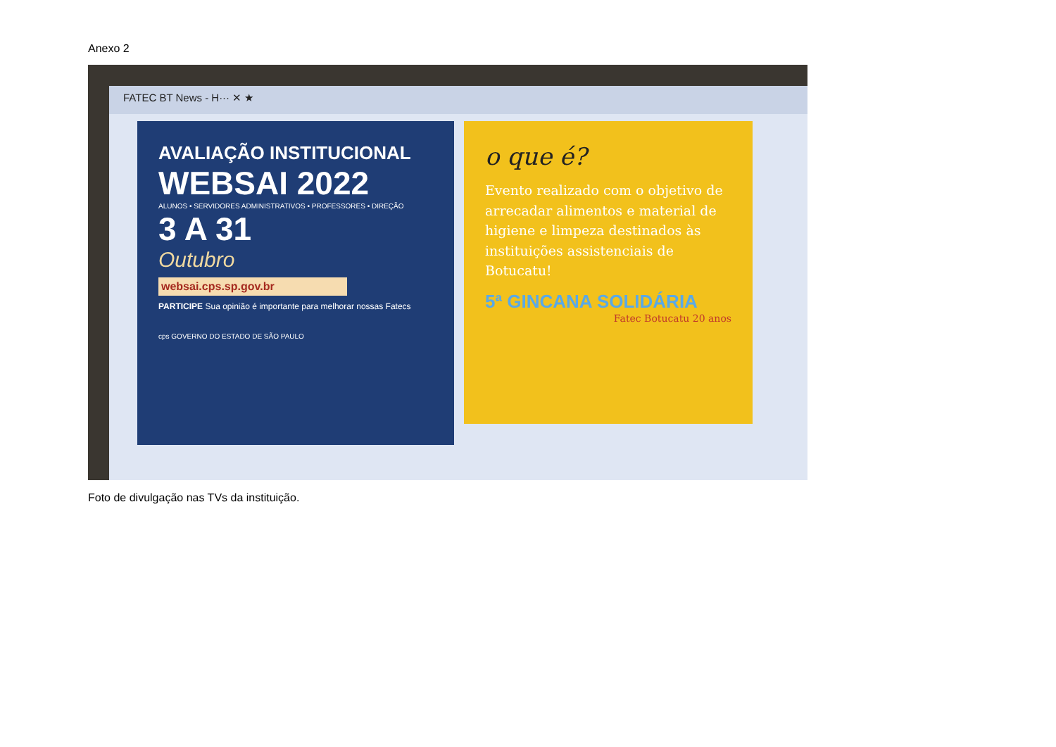Anexo 2
FATEC BT News - H··· ✕ ★
AVALIAÇÃO INSTITUCIONAL
WEBSAI 2022
ALUNOS • SERVIDORES ADMINISTRATIVOS • PROFESSORES • DIREÇÃO
3 A 31
Outubro
websai.cps.sp.gov.br
PARTICIPE Sua opinião é importante para melhorar nossas Fatecs
cps GOVERNO DO ESTADO DE SÃO PAULO
o que é?
Evento realizado com o objetivo de arrecadar alimentos e material de higiene e limpeza destinados às instituições assistenciais de Botucatu!
5ª GINCANA SOLIDÁRIA
Fatec Botucatu 20 anos
Foto de divulgação nas TVs da instituição.